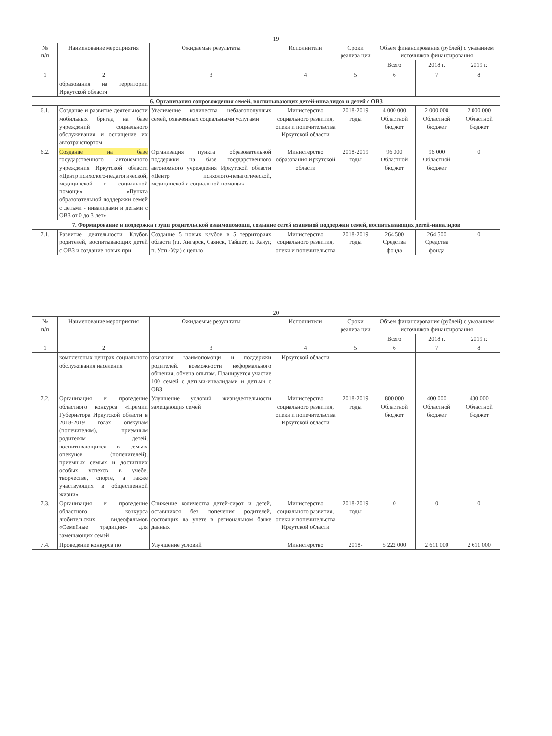19
| № п/п | Наименование мероприятия | Ожидаемые результаты | Исполнители | Сроки реализа ции | Объем финансирования (рублей) с указанием источников финансирования | | |
| --- | --- | --- | --- | --- | --- | --- | --- |
| | | | | | Всего | 2018 г. | 2019 г. |
| 1 | 2 | 3 | 4 | 5 | 6 | 7 | 8 |
| | образования на территории Иркутской области | | | | | | |
| 6. Организация сопровождения семей, воспитывающих детей-инвалидов и детей с ОВЗ | | | | | | | |
| 6.1. | Создание и развитие деятельности мобильных бригад на базе учреждений социального обслуживания и оснащение их автотранспортом | Увеличение количества неблагополучных семей, охваченных социальными услугами | Министерство социального развития, опеки и попечительства Иркутской области | 2018-2019 годы | 4 000 000 Областной бюджет | 2 000 000 Областной бюджет | 2 000 000 Областной бюджет |
| 6.2. | Создание на базе государственного автономного учреждения Иркутской области «Центр психолого-педагогической, медицинской и социальной помощи» «Пункта образовательной поддержки семей с детьми - инвалидами и детьми с ОВЗ от 0 до 3 лет» | Организация пункта образовательной поддержки на базе государственного автономного учреждения Иркутской области «Центр психолого-педагогической, медицинской и социальной помощи» | Министерство образования Иркутской области | 2018-2019 годы | 96 000 Областной бюджет | 96 000 Областной бюджет | 0 |
| 7. Формирование и поддержка групп родительской взаимопомощи, создание сетей взаимной поддержки семей, воспитывающих детей-инвалидов | | | | | | | |
| 7.1. | Развитие деятельности Клубов родителей, воспитывающих детей с ОВЗ и создание новых при | Создание 5 новых клубов в 5 территориях области (г.г. Ангарск, Саянск, Тайшет, п. Качуг, п. Усть-Уда) с целью | Министерство социального развития, опеки и попечительства | 2018-2019 годы | 264 500 Средства фонда | 264 500 Средства фонда | 0 |
20
| № п/п | Наименование мероприятия | Ожидаемые результаты | Исполнители | Сроки реализа ции | Объем финансирования (рублей) с указанием источников финансирования | | |
| --- | --- | --- | --- | --- | --- | --- | --- |
| | | | | | Всего | 2018 г. | 2019 г. |
| 1 | 2 | 3 | 4 | 5 | 6 | 7 | 8 |
| | комплексных центрах социального обслуживания населения | оказания взаимопомощи и поддержки родителей, возможности неформального общения, обмена опытом. Планируется участие 100 семей с детьми-инвалидами и детьми с ОВЗ | Иркутской области | | | | |
| 7.2. | Организация и проведение областного конкурса «Премии Губернатора Иркутской области в 2018-2019 годах опекунам (попечителям), приемным родителям детей, воспитывающихся в семьях опекунов (попечителей), приемных семьях и достигших особых успехов в учебе, творчестве, спорте, а также участвующих в общественной жизни» | Улучшение условий жизнедеятельности замещающих семей | Министерство социального развития, опеки и попечительства Иркутской области | 2018-2019 годы | 800 000 Областной бюджет | 400 000 Областной бюджет | 400 000 Областной бюджет |
| 7.3. | Организация и проведение областного конкурса любительских видеофильмов «Семейные традиции» для замещающих семей | Снижение количества детей-сирот и детей, оставшихся без попечения родителей, состоящих на учете в региональном банке данных | Министерство социального развития, опеки и попечительства Иркутской области | 2018-2019 годы | 0 | 0 | 0 |
| 7.4. | Проведение конкурса по | Улучшение условий | Министерство | 2018- | 5 222 000 | 2 611 000 | 2 611 000 |